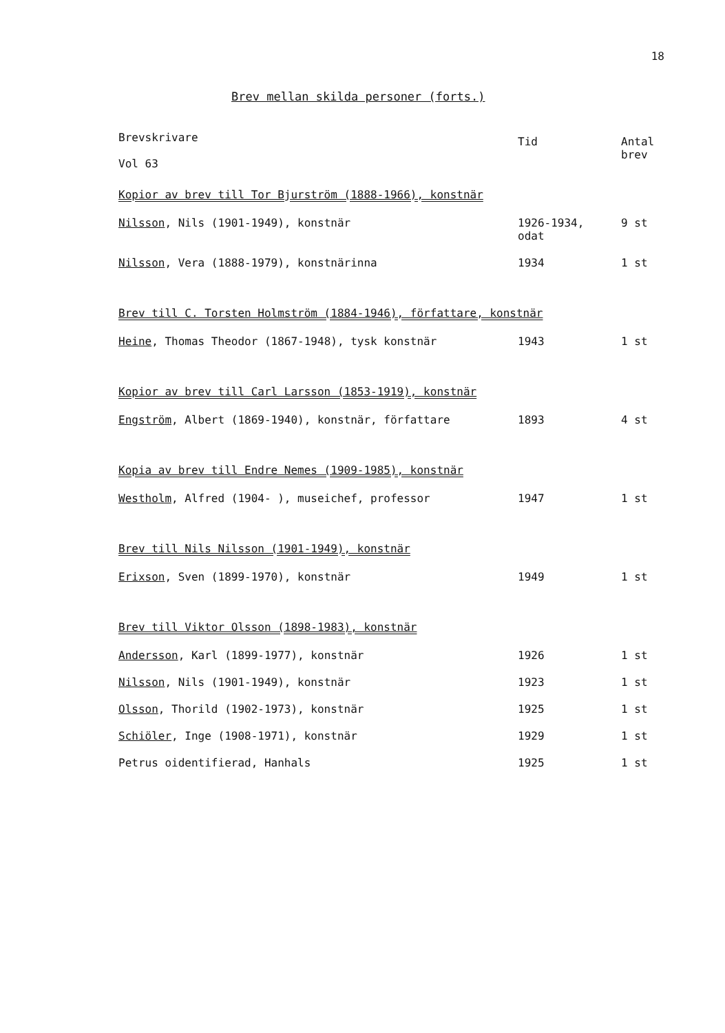18
Brev mellan skilda personer (forts.)
| Brevskrivare Vol 63 | Tid | Antal brev |
| --- | --- | --- |
| Kopior av brev till Tor Bjurström (1888-1966), konstnär | | |
| Nilsson , Nils (1901-1949), konstnär | 1926-1934, odat | 9 st |
| Nilsson , Vera (1888-1979), konstnärinna | 1934 | 1 st |
| Brev till C. Torsten Holmström (1884-1946), författare, konstnär | | |
| Heine , Thomas Theodor (1867-1948), tysk konstnär | 1943 | 1 st |
| Kopior av brev till Carl Larsson (1853-1919), konstnär | | |
| Engström , Albert (1869-1940), konstnär, författare | 1893 | 4 st |
| Kopia av brev till Endre Nemes (1909-1985), konstnär | | |
| Westholm , Alfred (1904- ), museichef, professor | 1947 | 1 st |
| Brev till Nils Nilsson (1901-1949), konstnär | | |
| Erixson , Sven (1899-1970), konstnär | 1949 | 1 st |
| Brev till Viktor Olsson (1898-1983), konstnär | | |
| Andersson , Karl (1899-1977), konstnär | 1926 | 1 st |
| Nilsson , Nils (1901-1949), konstnär | 1923 | 1 st |
| Olsson , Thorild (1902-1973), konstnär | 1925 | 1 st |
| Schiöler , Inge (1908-1971), konstnär | 1929 | 1 st |
| Petrus oidentifierad, Hanhals | 1925 | 1 st |